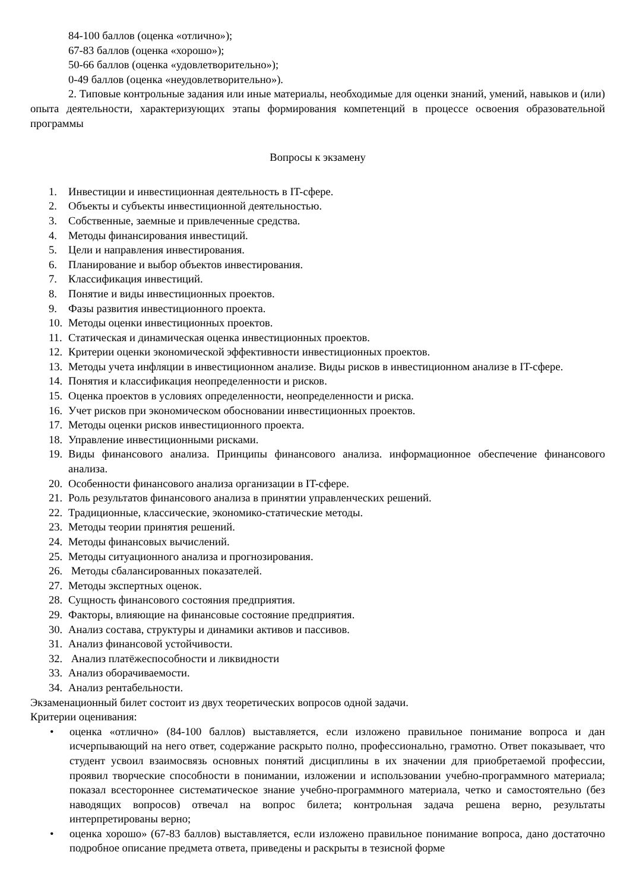84-100 баллов (оценка «отлично»);
67-83 баллов (оценка «хорошо»);
50-66 баллов (оценка «удовлетворительно»);
0-49 баллов (оценка «неудовлетворительно»).
2. Типовые контрольные задания или иные материалы, необходимые для оценки знаний, умений, навыков и (или) опыта деятельности, характеризующих этапы формирования компетенций в процессе освоения образовательной программы
Вопросы к экзамену
1. Инвестиции и инвестиционная деятельность в IT-сфере.
2. Объекты и субъекты инвестиционной деятельностью.
3. Собственные, заемные и привлеченные средства.
4. Методы финансирования инвестиций.
5. Цели и направления инвестирования.
6. Планирование и выбор объектов инвестирования.
7. Классификация инвестиций.
8. Понятие и виды инвестиционных проектов.
9. Фазы развития инвестиционного проекта.
10. Методы оценки инвестиционных проектов.
11. Статическая и динамическая оценка инвестиционных проектов.
12. Критерии оценки экономической эффективности инвестиционных проектов.
13. Методы учета инфляции в инвестиционном анализе. Виды рисков в инвестиционном анализе в IT-сфере.
14. Понятия и классификация неопределенности и рисков.
15. Оценка проектов в условиях определенности, неопределенности и риска.
16. Учет рисков при экономическом обосновании инвестиционных проектов.
17. Методы оценки рисков инвестиционного проекта.
18. Управление инвестиционными рисками.
19. Виды финансового анализа. Принципы финансового анализа. информационное обеспечение финансового анализа.
20. Особенности финансового анализа организации в IT-сфере.
21. Роль результатов финансового анализа в принятии управленческих решений.
22. Традиционные, классические, экономико-статические методы.
23. Методы теории принятия решений.
24. Методы финансовых вычислений.
25. Методы ситуационного анализа и прогнозирования.
26. Методы сбалансированных показателей.
27. Методы экспертных оценок.
28. Сущность финансового состояния предприятия.
29. Факторы, влияющие на финансовые состояние предприятия.
30. Анализ состава, структуры и динамики активов и пассивов.
31. Анализ финансовой устойчивости.
32. Анализ платёжеспособности и ликвидности
33. Анализ оборачиваемости.
34. Анализ рентабельности.
Экзаменационный билет состоит из двух теоретических вопросов одной задачи.
Критерии оценивания:
• оценка «отлично» (84-100 баллов) выставляется, если изложено правильное понимание вопроса и дан исчерпывающий на него ответ, содержание раскрыто полно, профессионально, грамотно. Ответ показывает, что студент усвоил взаимосвязь основных понятий дисциплины в их значении для приобретаемой профессии, проявил творческие способности в понимании, изложении и использовании учебно-программного материала; показал всестороннее систематическое знание учебно-программного материала, четко и самостоятельно (без наводящих вопросов) отвечал на вопрос билета; контрольная задача решена верно, результаты интерпретированы верно;
• оценка хорошо» (67-83 баллов) выставляется, если изложено правильное понимание вопроса, дано достаточно подробное описание предмета ответа, приведены и раскрыты в тезисной форме